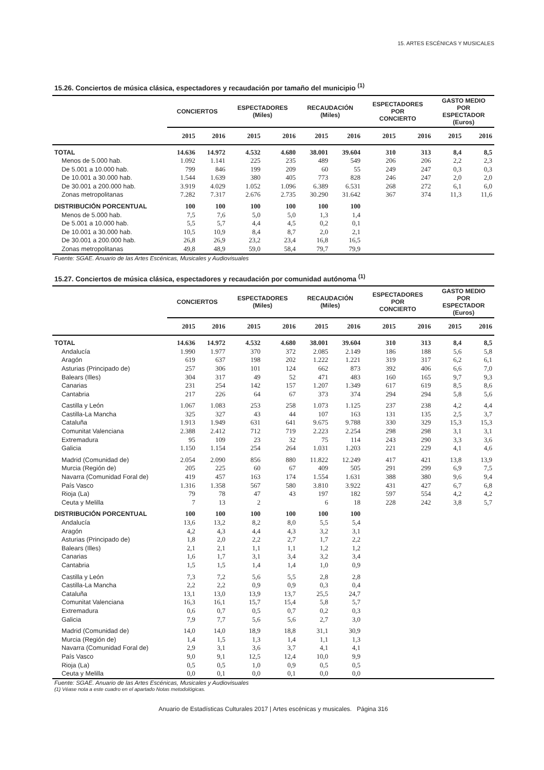15. ARTES ESCÉNICAS Y MUSICALES
15.26. Conciertos de música clásica, espectadores y recaudación por tamaño del municipio <sup>(1)</sup>
| | CONCIERTOS | | ESPECTADORES (Miles) | | RECAUDACIÓN (Miles) | | ESPECTADORES POR CONCIERTO | | GASTO MEDIO POR ESPECTADOR (Euros) | |
| --- | --- | --- | --- | --- | --- | --- | --- | --- | --- | --- |
| | 2015 | 2016 | 2015 | 2016 | 2015 | 2016 | 2015 | 2016 | 2015 | 2016 |
| TOTAL | 14.636 | 14.972 | 4.532 | 4.680 | 38.001 | 39.604 | 310 | 313 | 8,4 | 8,5 |
| Menos de 5.000 hab. | 1.092 | 1.141 | 225 | 235 | 489 | 549 | 206 | 206 | 2,2 | 2,3 |
| De 5.001 a 10.000 hab. | 799 | 846 | 199 | 209 | 60 | 55 | 249 | 247 | 0,3 | 0,3 |
| De 10.001 a 30.000 hab. | 1.544 | 1.639 | 380 | 405 | 773 | 828 | 246 | 247 | 2,0 | 2,0 |
| De 30.001 a 200.000 hab. | 3.919 | 4.029 | 1.052 | 1.096 | 6.389 | 6.531 | 268 | 272 | 6,1 | 6,0 |
| Zonas metropolitanas | 7.282 | 7.317 | 2.676 | 2.735 | 30.290 | 31.642 | 367 | 374 | 11,3 | 11,6 |
| DISTRIBUCIÓN PORCENTUAL | 100 | 100 | 100 | 100 | 100 | 100 | | | | |
| Menos de 5.000 hab. | 7,5 | 7,6 | 5,0 | 5,0 | 1,3 | 1,4 | | | | |
| De 5.001 a 10.000 hab. | 5,5 | 5,7 | 4,4 | 4,5 | 0,2 | 0,1 | | | | |
| De 10.001 a 30.000 hab. | 10,5 | 10,9 | 8,4 | 8,7 | 2,0 | 2,1 | | | | |
| De 30.001 a 200.000 hab. | 26,8 | 26,9 | 23,2 | 23,4 | 16,8 | 16,5 | | | | |
| Zonas metropolitanas | 49,8 | 48,9 | 59,0 | 58,4 | 79,7 | 79,9 | | | | |
Fuente: SGAE. Anuario de las Artes Escénicas, Musicales y Audiovisuales
15.27. Conciertos de música clásica, espectadores y recaudación por comunidad autónoma <sup>(1)</sup>
| | CONCIERTOS | | ESPECTADORES (Miles) | | RECAUDACIÓN (Miles) | | ESPECTADORES POR CONCIERTO | | GASTO MEDIO POR ESPECTADOR (Euros) | |
| --- | --- | --- | --- | --- | --- | --- | --- | --- | --- | --- |
| | 2015 | 2016 | 2015 | 2016 | 2015 | 2016 | 2015 | 2016 | 2015 | 2016 |
| TOTAL | 14.636 | 14.972 | 4.532 | 4.680 | 38.001 | 39.604 | 310 | 313 | 8,4 | 8,5 |
| Andalucía | 1.990 | 1.977 | 370 | 372 | 2.085 | 2.149 | 186 | 188 | 5,6 | 5,8 |
| Aragón | 619 | 637 | 198 | 202 | 1.222 | 1.221 | 319 | 317 | 6,2 | 6,1 |
| Asturias (Principado de) | 257 | 306 | 101 | 124 | 662 | 873 | 392 | 406 | 6,6 | 7,0 |
| Balears (Illes) | 304 | 317 | 49 | 52 | 471 | 483 | 160 | 165 | 9,7 | 9,3 |
| Canarias | 231 | 254 | 142 | 157 | 1.207 | 1.349 | 617 | 619 | 8,5 | 8,6 |
| Cantabria | 217 | 226 | 64 | 67 | 373 | 374 | 294 | 294 | 5,8 | 5,6 |
| Castilla y León | 1.067 | 1.083 | 253 | 258 | 1.073 | 1.125 | 237 | 238 | 4,2 | 4,4 |
| Castilla-La Mancha | 325 | 327 | 43 | 44 | 107 | 163 | 131 | 135 | 2,5 | 3,7 |
| Cataluña | 1.913 | 1.949 | 631 | 641 | 9.675 | 9.788 | 330 | 329 | 15,3 | 15,3 |
| Comunitat Valenciana | 2.388 | 2.412 | 712 | 719 | 2.223 | 2.254 | 298 | 298 | 3,1 | 3,1 |
| Extremadura | 95 | 109 | 23 | 32 | 75 | 114 | 243 | 290 | 3,3 | 3,6 |
| Galicia | 1.150 | 1.154 | 254 | 264 | 1.031 | 1.203 | 221 | 229 | 4,1 | 4,6 |
| Madrid (Comunidad de) | 2.054 | 2.090 | 856 | 880 | 11.822 | 12.249 | 417 | 421 | 13,8 | 13,9 |
| Murcia (Región de) | 205 | 225 | 60 | 67 | 409 | 505 | 291 | 299 | 6,9 | 7,5 |
| Navarra (Comunidad Foral de) | 419 | 457 | 163 | 174 | 1.554 | 1.631 | 388 | 380 | 9,6 | 9,4 |
| País Vasco | 1.316 | 1.358 | 567 | 580 | 3.810 | 3.922 | 431 | 427 | 6,7 | 6,8 |
| Rioja (La) | 79 | 78 | 47 | 43 | 197 | 182 | 597 | 554 | 4,2 | 4,2 |
| Ceuta y Melilla | 7 | 13 | 2 | | 6 | 18 | 228 | 242 | 3,8 | 5,7 |
| DISTRIBUCIÓN PORCENTUAL | 100 | 100 | 100 | 100 | 100 | 100 | | | | |
| Andalucía | 13,6 | 13,2 | 8,2 | 8,0 | 5,5 | 5,4 | | | | |
| Aragón | 4,2 | 4,3 | 4,4 | 4,3 | 3,2 | 3,1 | | | | |
| Asturias (Principado de) | 1,8 | 2,0 | 2,2 | 2,7 | 1,7 | 2,2 | | | | |
| Balears (Illes) | 2,1 | 2,1 | 1,1 | 1,1 | 1,2 | 1,2 | | | | |
| Canarias | 1,6 | 1,7 | 3,1 | 3,4 | 3,2 | 3,4 | | | | |
| Cantabria | 1,5 | 1,5 | 1,4 | 1,4 | 1,0 | 0,9 | | | | |
| Castilla y León | 7,3 | 7,2 | 5,6 | 5,5 | 2,8 | 2,8 | | | | |
| Castilla-La Mancha | 2,2 | 2,2 | 0,9 | 0,9 | 0,3 | 0,4 | | | | |
| Cataluña | 13,1 | 13,0 | 13,9 | 13,7 | 25,5 | 24,7 | | | | |
| Comunitat Valenciana | 16,3 | 16,1 | 15,7 | 15,4 | 5,8 | 5,7 | | | | |
| Extremadura | 0,6 | 0,7 | 0,5 | 0,7 | 0,2 | 0,3 | | | | |
| Galicia | 7,9 | 7,7 | 5,6 | 5,6 | 2,7 | 3,0 | | | | |
| Madrid (Comunidad de) | 14,0 | 14,0 | 18,9 | 18,8 | 31,1 | 30,9 | | | | |
| Murcia (Región de) | 1,4 | 1,5 | 1,3 | 1,4 | 1,1 | 1,3 | | | | |
| Navarra (Comunidad Foral de) | 2,9 | 3,1 | 3,6 | 3,7 | 4,1 | 4,1 | | | | |
| País Vasco | 9,0 | 9,1 | 12,5 | 12,4 | 10,0 | 9,9 | | | | |
| Rioja (La) | 0,5 | 0,5 | 1,0 | 0,9 | 0,5 | 0,5 | | | | |
| Ceuta y Melilla | 0,0 | 0,1 | 0,0 | 0,1 | 0,0 | 0,0 | | | | |
Fuente: SGAE. Anuario de las Artes Escénicas, Musicales y Audiovisuales
(1) Véase nota a este cuadro en el apartado Notas metodológicas.
Anuario de Estadísticas Culturales 2017 | Artes escénicas y musicales. Página 316